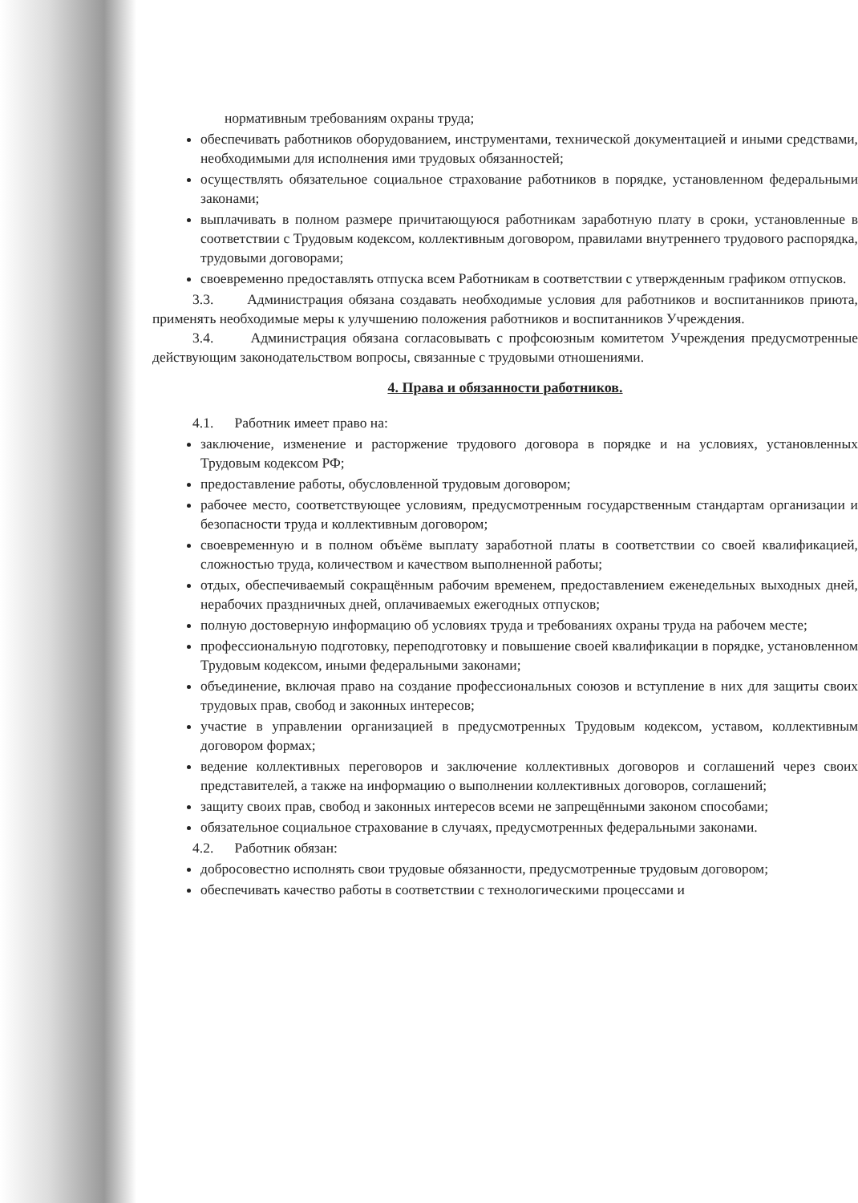нормативным требованиям охраны труда;
обеспечивать работников оборудованием, инструментами, технической документацией и иными средствами, необходимыми для исполнения ими трудовых обязанностей;
осуществлять обязательное социальное страхование работников в порядке, установленном федеральными законами;
выплачивать в полном размере причитающуюся работникам заработную плату в сроки, установленные в соответствии с Трудовым кодексом, коллективным договором, правилами внутреннего трудового распорядка, трудовыми договорами;
своевременно предоставлять отпуска всем Работникам в соответствии с утвержденным графиком отпусков.
3.3. Администрация обязана создавать необходимые условия для работников и воспитанников приюта, применять необходимые меры к улучшению положения работников и воспитанников Учреждения.
3.4. Администрация обязана согласовывать с профсоюзным комитетом Учреждения предусмотренные действующим законодательством вопросы, связанные с трудовыми отношениями.
4. Права и обязанности работников.
4.1. Работник имеет право на:
заключение, изменение и расторжение трудового договора в порядке и на условиях, установленных Трудовым кодексом РФ;
предоставление работы, обусловленной трудовым договором;
рабочее место, соответствующее условиям, предусмотренным государственным стандартам организации и безопасности труда и коллективным договором;
своевременную и в полном объёме выплату заработной платы в соответствии со своей квалификацией, сложностью труда, количеством и качеством выполненной работы;
отдых, обеспечиваемый сокращённым рабочим временем, предоставлением еженедельных выходных дней, нерабочих праздничных дней, оплачиваемых ежегодных отпусков;
полную достоверную информацию об условиях труда и требованиях охраны труда на рабочем месте;
профессиональную подготовку, переподготовку и повышение своей квалификации в порядке, установленном Трудовым кодексом, иными федеральными законами;
объединение, включая право на создание профессиональных союзов и вступление в них для защиты своих трудовых прав, свобод и законных интересов;
участие в управлении организацией в предусмотренных Трудовым кодексом, уставом, коллективным договором формах;
ведение коллективных переговоров и заключение коллективных договоров и соглашений через своих представителей, а также на информацию о выполнении коллективных договоров, соглашений;
защиту своих прав, свобод и законных интересов всеми не запрещёнными законом способами;
обязательное социальное страхование в случаях, предусмотренных федеральными законами.
4.2. Работник обязан:
добросовестно исполнять свои трудовые обязанности, предусмотренные трудовым договором;
обеспечивать качество работы в соответствии с технологическими процессами и